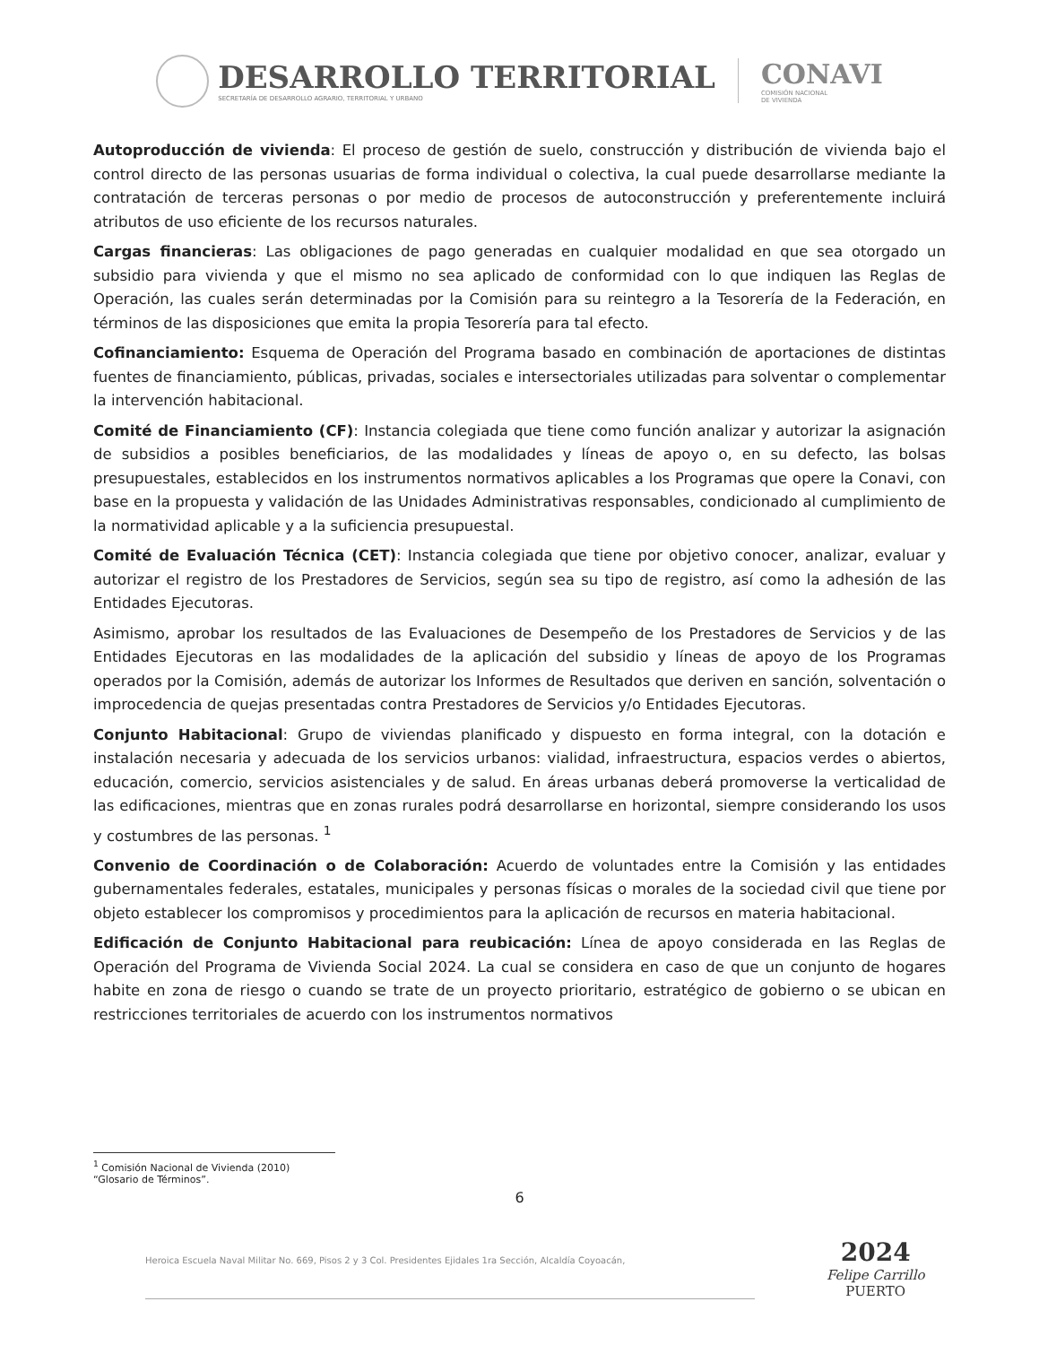DESARROLLO TERRITORIAL
SECRETARÍA DE DESARROLLO AGRARIO, TERRITORIAL Y URBANO
CONAVI
COMISIÓN NACIONAL
DE VIVIENDA
Autoproducción de vivienda: El proceso de gestión de suelo, construcción y distribución de vivienda bajo el control directo de las personas usuarias de forma individual o colectiva, la cual puede desarrollarse mediante la contratación de terceras personas o por medio de procesos de autoconstrucción y preferentemente incluirá atributos de uso eficiente de los recursos naturales.
Cargas financieras: Las obligaciones de pago generadas en cualquier modalidad en que sea otorgado un subsidio para vivienda y que el mismo no sea aplicado de conformidad con lo que indiquen las Reglas de Operación, las cuales serán determinadas por la Comisión para su reintegro a la Tesorería de la Federación, en términos de las disposiciones que emita la propia Tesorería para tal efecto.
Cofinanciamiento: Esquema de Operación del Programa basado en combinación de aportaciones de distintas fuentes de financiamiento, públicas, privadas, sociales e intersectoriales utilizadas para solventar o complementar la intervención habitacional.
Comité de Financiamiento (CF): Instancia colegiada que tiene como función analizar y autorizar la asignación de subsidios a posibles beneficiarios, de las modalidades y líneas de apoyo o, en su defecto, las bolsas presupuestales, establecidos en los instrumentos normativos aplicables a los Programas que opere la Conavi, con base en la propuesta y validación de las Unidades Administrativas responsables, condicionado al cumplimiento de la normatividad aplicable y a la suficiencia presupuestal.
Comité de Evaluación Técnica (CET): Instancia colegiada que tiene por objetivo conocer, analizar, evaluar y autorizar el registro de los Prestadores de Servicios, según sea su tipo de registro, así como la adhesión de las Entidades Ejecutoras.
Asimismo, aprobar los resultados de las Evaluaciones de Desempeño de los Prestadores de Servicios y de las Entidades Ejecutoras en las modalidades de la aplicación del subsidio y líneas de apoyo de los Programas operados por la Comisión, además de autorizar los Informes de Resultados que deriven en sanción, solventación o improcedencia de quejas presentadas contra Prestadores de Servicios y/o Entidades Ejecutoras.
Conjunto Habitacional: Grupo de viviendas planificado y dispuesto en forma integral, con la dotación e instalación necesaria y adecuada de los servicios urbanos: vialidad, infraestructura, espacios verdes o abiertos, educación, comercio, servicios asistenciales y de salud. En áreas urbanas deberá promoverse la verticalidad de las edificaciones, mientras que en zonas rurales podrá desarrollarse en horizontal, siempre considerando los usos y costumbres de las personas. <sup>1</sup>
Convenio de Coordinación o de Colaboración: Acuerdo de voluntades entre la Comisión y las entidades gubernamentales federales, estatales, municipales y personas físicas o morales de la sociedad civil que tiene por objeto establecer los compromisos y procedimientos para la aplicación de recursos en materia habitacional.
Edificación de Conjunto Habitacional para reubicación: Línea de apoyo considerada en las Reglas de Operación del Programa de Vivienda Social 2024. La cual se considera en caso de que un conjunto de hogares habite en zona de riesgo o cuando se trate de un proyecto prioritario, estratégico de gobierno o se ubican en restricciones territoriales de acuerdo con los instrumentos normativos
<sup>1</sup> Comisión Nacional de Vivienda (2010) “Glosario de Términos”.
6
Heroica Escuela Naval Militar No. 669, Pisos 2 y 3 Col. Presidentes Ejidales 1ra Sección, Alcaldía Coyoacán,
2024
Felipe Carrillo
PUERTO